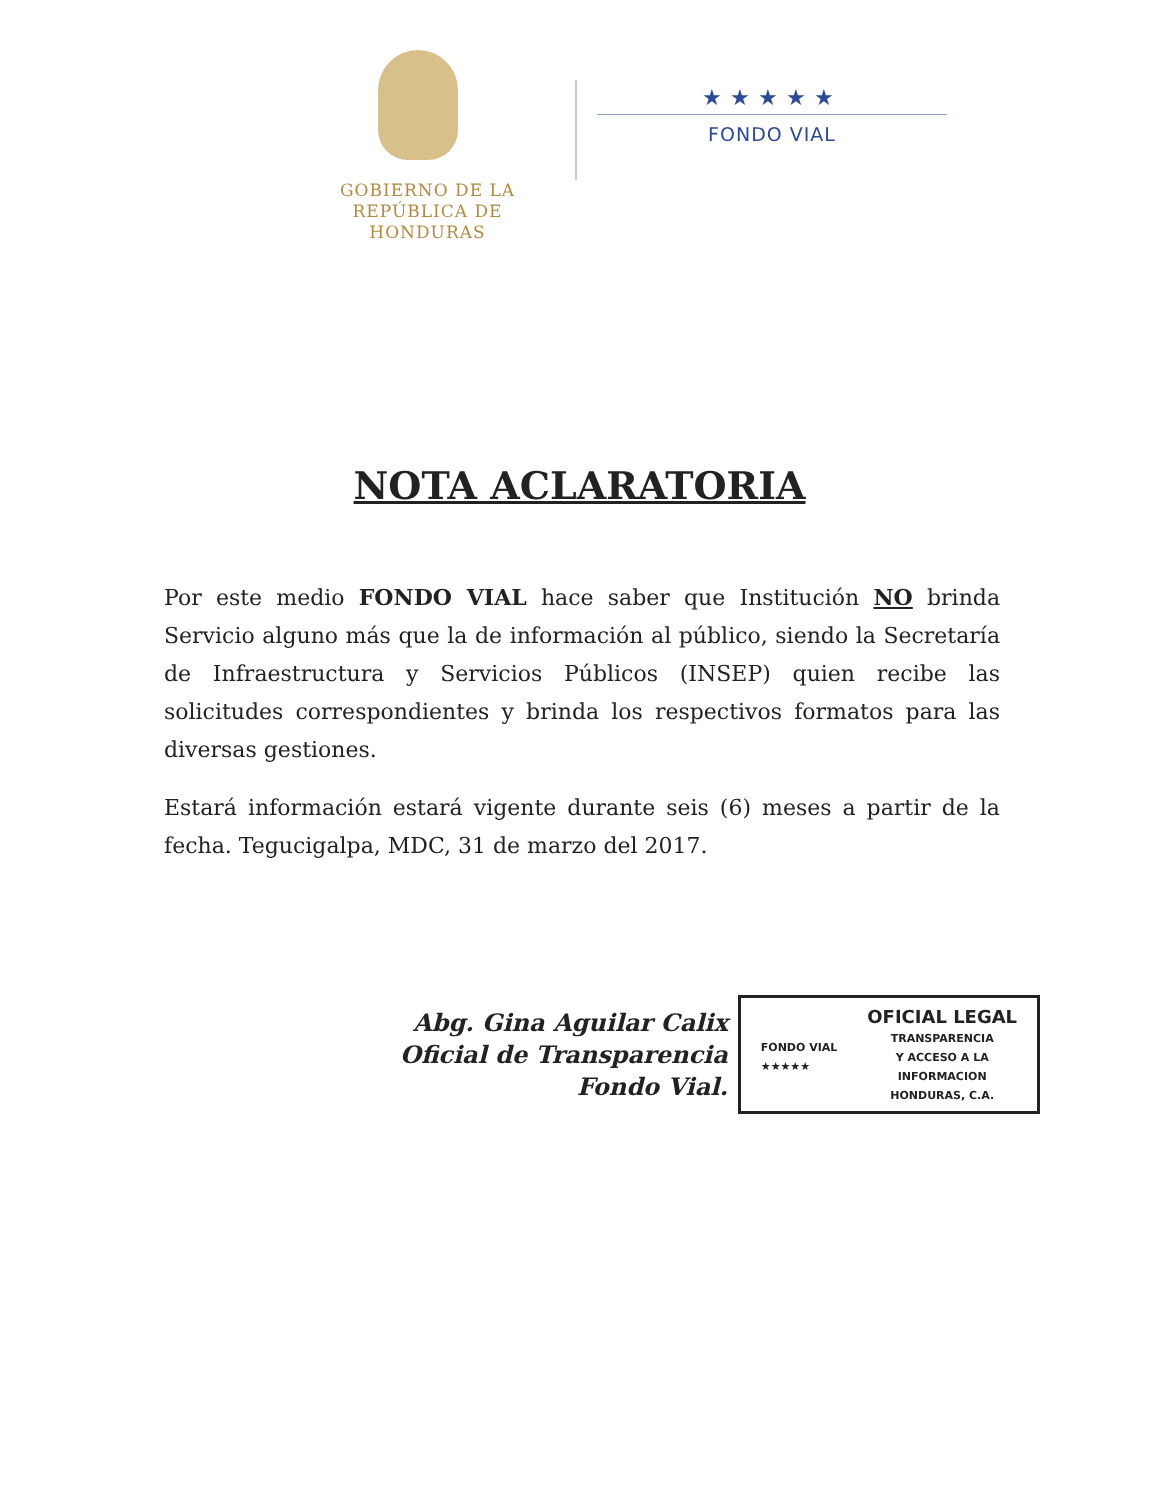GOBIERNO DE LA
REPÚBLICA DE HONDURAS
★★★★★
FONDO VIAL
NOTA ACLARATORIA
Por este medio FONDO VIAL hace saber que Institución NO brinda Servicio alguno más que la de información al público, siendo la Secretaría de Infraestructura y Servicios Públicos (INSEP) quien recibe las solicitudes correspondientes y brinda los respectivos formatos para las diversas gestiones.
Estará información estará vigente durante seis (6) meses a partir de la fecha. Tegucigalpa, MDC, 31 de marzo del 2017.
Abg. Gina Aguilar Calix
Oficial de Transparencia
Fondo Vial.
FONDO VIAL
★★★★★
OFICIAL LEGAL
TRANSPARENCIA
Y ACCESO A LA
INFORMACION
HONDURAS, C.A.